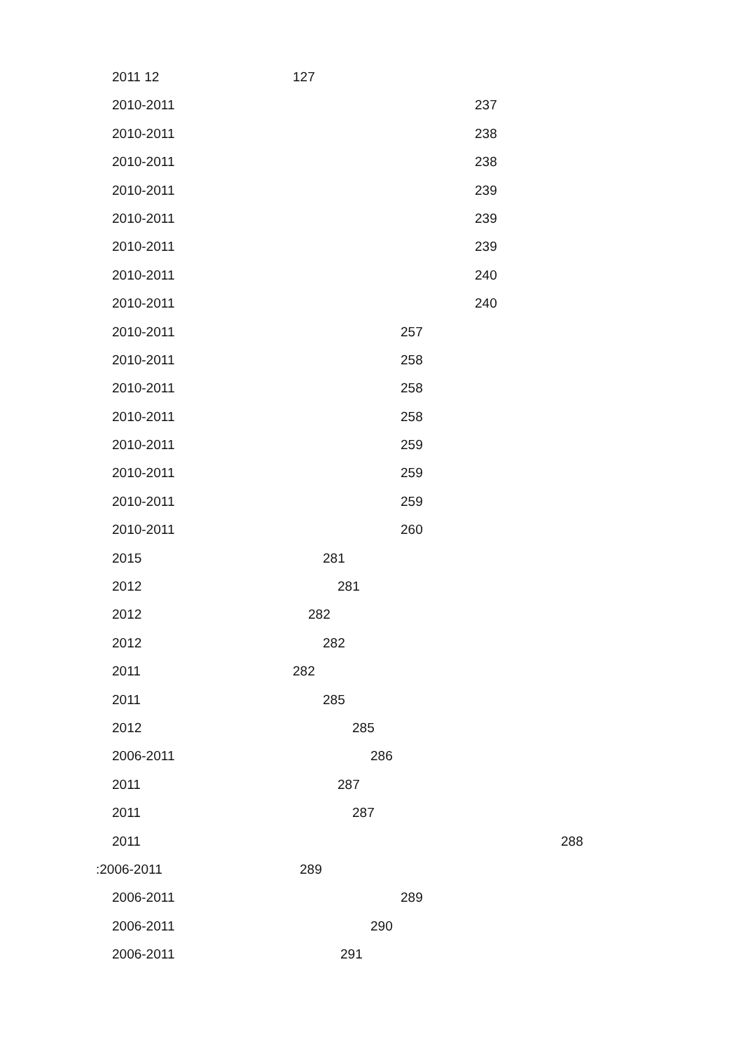2011 12 127
2010-2011 237
2010-2011 238
2010-2011 238
2010-2011 239
2010-2011 239
2010-2011 239
2010-2011 240
2010-2011 240
2010-2011 257
2010-2011 258
2010-2011 258
2010-2011 258
2010-2011 259
2010-2011 259
2010-2011 259
2010-2011 260
2015 281
2012 281
2012 282
2012 282
2011 282
2011 285
2012 285
2006-2011 286
2011 287
2011 287
2011 288
:2006-2011 289
2006-2011 289
2006-2011 290
2006-2011 291